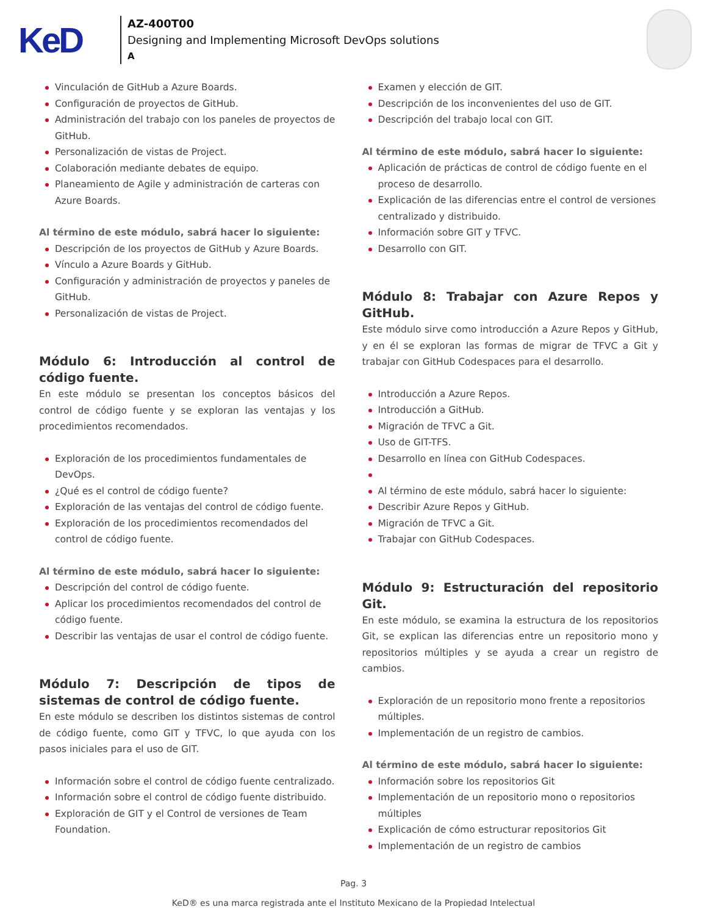KeD
AZ-400T00
Designing and Implementing Microsoft DevOps solutions
A
Vinculación de GitHub a Azure Boards.
Configuración de proyectos de GitHub.
Administración del trabajo con los paneles de proyectos de GitHub.
Personalización de vistas de Project.
Colaboración mediante debates de equipo.
Planeamiento de Agile y administración de carteras con Azure Boards.
Al término de este módulo, sabrá hacer lo siguiente:
Descripción de los proyectos de GitHub y Azure Boards.
Vínculo a Azure Boards y GitHub.
Configuración y administración de proyectos y paneles de GitHub.
Personalización de vistas de Project.
Módulo 6: Introducción al control de código fuente.
En este módulo se presentan los conceptos básicos del control de código fuente y se exploran las ventajas y los procedimientos recomendados.
Exploración de los procedimientos fundamentales de DevOps.
¿Qué es el control de código fuente?
Exploración de las ventajas del control de código fuente.
Exploración de los procedimientos recomendados del control de código fuente.
Al término de este módulo, sabrá hacer lo siguiente:
Descripción del control de código fuente.
Aplicar los procedimientos recomendados del control de código fuente.
Describir las ventajas de usar el control de código fuente.
Módulo 7: Descripción de tipos de sistemas de control de código fuente.
En este módulo se describen los distintos sistemas de control de código fuente, como GIT y TFVC, lo que ayuda con los pasos iniciales para el uso de GIT.
Información sobre el control de código fuente centralizado.
Información sobre el control de código fuente distribuido.
Exploración de GIT y el Control de versiones de Team Foundation.
Examen y elección de GIT.
Descripción de los inconvenientes del uso de GIT.
Descripción del trabajo local con GIT.
Al término de este módulo, sabrá hacer lo siguiente:
Aplicación de prácticas de control de código fuente en el proceso de desarrollo.
Explicación de las diferencias entre el control de versiones centralizado y distribuido.
Información sobre GIT y TFVC.
Desarrollo con GIT.
Módulo 8: Trabajar con Azure Repos y GitHub.
Este módulo sirve como introducción a Azure Repos y GitHub, y en él se exploran las formas de migrar de TFVC a Git y trabajar con GitHub Codespaces para el desarrollo.
Introducción a Azure Repos.
Introducción a GitHub.
Migración de TFVC a Git.
Uso de GIT-TFS.
Desarrollo en línea con GitHub Codespaces.
Al término de este módulo, sabrá hacer lo siguiente:
Describir Azure Repos y GitHub.
Migración de TFVC a Git.
Trabajar con GitHub Codespaces.
Módulo 9: Estructuración del repositorio Git.
En este módulo, se examina la estructura de los repositorios Git, se explican las diferencias entre un repositorio mono y repositorios múltiples y se ayuda a crear un registro de cambios.
Exploración de un repositorio mono frente a repositorios múltiples.
Implementación de un registro de cambios.
Al término de este módulo, sabrá hacer lo siguiente:
Información sobre los repositorios Git
Implementación de un repositorio mono o repositorios múltiples
Explicación de cómo estructurar repositorios Git
Implementación de un registro de cambios
Pag. 3
KeD® es una marca registrada ante el Instituto Mexicano de la Propiedad Intelectual